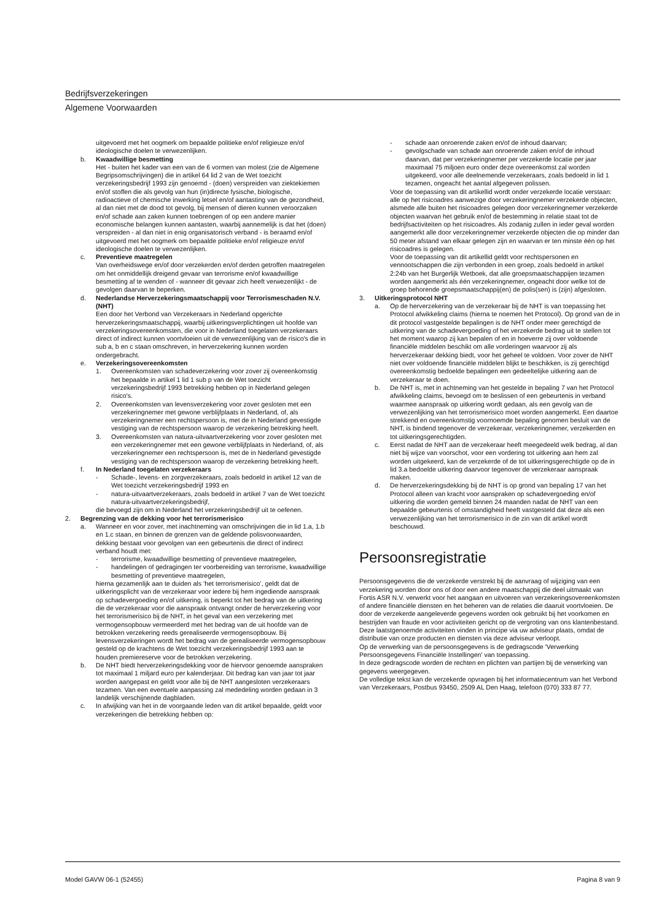Bedrijfsverzekeringen
Algemene Voorwaarden
uitgevoerd met het oogmerk om bepaalde politieke en/of religieuze en/of ideologische doelen te verwezenlijken.
b. Kwaadwillige besmetting
Het - buiten het kader van een van de 6 vormen van molest (zie de Algemene Begripsomschrijvingen) die in artikel 64 lid 2 van de Wet toezicht verzekeringsbedrijf 1993 zijn genoemd - (doen) verspreiden van ziektekiemen en/of stoffen die als gevolg van hun (in)directe fysische, biologische, radioactieve of chemische inwerking letsel en/of aantasting van de gezondheid, al dan niet met de dood tot gevolg, bij mensen of dieren kunnen veroorzaken en/of schade aan zaken kunnen toebrengen of op een andere manier economische belangen kunnen aantasten, waarbij aannemelijk is dat het (doen) verspreiden - al dan niet in enig organisatorisch verband - is beraamd en/of uitgevoerd met het oogmerk om bepaalde politieke en/of religieuze en/of ideologische doelen te verwezenlijken.
c. Preventieve maatregelen
Van overheidswege en/of door verzekerden en/of derden getroffen maatregelen om het onmiddellijk dreigend gevaar van terrorisme en/of kwaadwillige besmetting af te wenden of - wanneer dit gevaar zich heeft verwezenlijkt - de gevolgen daarvan te beperken.
d. Nederlandse Herverzekeringsmaatschappij voor Terrorismeschaden N.V. (NHT)
Een door het Verbond van Verzekeraars in Nederland opgerichte herverzekeringsmaatschappij, waarbij uitkeringsverplichtingen uit hoofde van verzekeringsovereenkomsten, die voor in Nederland toegelaten verzekeraars direct of indirect kunnen voortvloeien uit de verwezenlijking van de risico's die in sub a, b en c staan omschreven, in herverzekering kunnen worden ondergebracht.
e. Verzekeringsovereenkomsten
1. Overeenkomsten van schadeverzekering voor zover zij overeenkomstig het bepaalde in artikel 1 lid 1 sub p van de Wet toezicht verzekeringsbedrijf 1993 betrekking hebben op in Nederland gelegen risico's.
2. Overeenkomsten van levensverzekering voor zover gesloten met een verzekeringnemer met gewone verblijfplaats in Nederland, of, als verzekeringnemer een rechtspersoon is, met de in Nederland gevestigde vestiging van de rechtspersoon waarop de verzekering betrekking heeft.
3. Overeenkomsten van natura-uitvaartverzekering voor zover gesloten met een verzekeringnemer met een gewone verblijfplaats in Nederland, of, als verzekeringnemer een rechtspersoon is, met de in Nederland gevestigde vestiging van de rechtspersoon waarop de verzekering betrekking heeft.
f. In Nederland toegelaten verzekeraars
- Schade-, levens- en zorgverzekeraars, zoals bedoeld in artikel 12 van de Wet toezicht verzekeringsbedrijf 1993 en
- natura-uitvaartverzekeraars, zoals bedoeld in artikel 7 van de Wet toezicht natura-uitvaartverzekeringsbedrijf,
die bevoegd zijn om in Nederland het verzekeringsbedrijf uit te oefenen.
2. Begrenzing van de dekking voor het terrorismerisico
a. Wanneer en voor zover, met inachtneming van omschrijvingen die in lid 1.a, 1.b en 1.c staan, en binnen de grenzen van de geldende polisvoorwaarden, dekking bestaat voor gevolgen van een gebeurtenis die direct of indirect verband houdt met:
- terrorisme, kwaadwillige besmetting of preventieve maatregelen,
- handelingen of gedragingen ter voorbereiding van terrorisme, kwaadwillige besmetting of preventieve maatregelen,
hierna gezamenlijk aan te duiden als ‘het terrorismerisico’, geldt dat de uitkeringsplicht van de verzekeraar voor iedere bij hem ingediende aanspraak op schadevergoeding en/of uitkering, is beperkt tot het bedrag van de uitkering die de verzekeraar voor die aanspraak ontvangt onder de herverzekering voor het terrorismerisico bij de NHT, in het geval van een verzekering met vermogensopbouw vermeerderd met het bedrag van de uit hoofde van de betrokken verzekering reeds gerealiseerde vermogensopbouw. Bij levensverzekeringen wordt het bedrag van de gerealiseerde vermogensopbouw gesteld op de krachtens de Wet toezicht verzekeringsbedrijf 1993 aan te houden premiereserve voor de betrokken verzekering.
b. De NHT biedt herverzekeringsdekking voor de hiervoor genoemde aanspraken tot maximaal 1 miljard euro per kalenderjaar. Dit bedrag kan van jaar tot jaar worden aangepast en geldt voor alle bij de NHT aangesloten verzekeraars tezamen. Van een eventuele aanpassing zal mededeling worden gedaan in 3 landelijk verschijnende dagbladen.
c. In afwijking van het in de voorgaande leden van dit artikel bepaalde, geldt voor verzekeringen die betrekking hebben op:
- schade aan onroerende zaken en/of de inhoud daarvan;
- gevolgschade van schade aan onroerende zaken en/of de inhoud daarvan, dat per verzekeringnemer per verzekerde locatie per jaar maximaal 75 miljoen euro onder deze overeenkomst zal worden uitgekeerd, voor alle deelnemende verzekeraars, zoals bedoeld in lid 1 tezamen, ongeacht het aantal afgegeven polissen.
Voor de toepassing van dit artikellid wordt onder verzekerde locatie verstaan:
alle op het risicoadres aanwezige door verzekeringnemer verzekerde objecten, alsmede alle buiten het risicoadres gelegen door verzekeringnemer verzekerde objecten waarvan het gebruik en/of de bestemming in relatie staat tot de bedrijfsactiviteiten op het risicoadres. Als zodanig zullen in ieder geval worden aangemerkt alle door verzekeringnemer verzekerde objecten die op minder dan 50 meter afstand van elkaar gelegen zijn en waarvan er ten minste één op het risicoadres is gelegen.
Voor de toepassing van dit artikellid geldt voor rechtspersonen en vennootschappen die zijn verbonden in een groep, zoals bedoeld in artikel 2:24b van het Burgerlijk Wetboek, dat alle groepsmaatschappijen tezamen worden aangemerkt als één verzekeringnemer, ongeacht door welke tot de groep behorende groepsmaatschappij(en) de polis(sen) is (zijn) afgesloten.
3. Uitkeringsprotocol NHT
a. Op de herverzekering van de verzekeraar bij de NHT is van toepassing het Protocol afwikkeling claims (hierna te noemen het Protocol). Op grond van de in dit protocol vastgestelde bepalingen is de NHT onder meer gerechtigd de uitkering van de schadevergoeding of het verzekerde bedrag uit te stellen tot het moment waarop zij kan bepalen of en in hoeverre zij over voldoende financiële middelen beschikt om alle vorderingen waarvoor zij als herverzekeraar dekking biedt, voor het geheel te voldoen. Voor zover de NHT niet over voldoende financiële middelen blijkt te beschikken, is zij gerechtigd overeenkomstig bedoelde bepalingen een gedeeltelijke uitkering aan de verzekeraar te doen.
b. De NHT is, met in achtneming van het gestelde in bepaling 7 van het Protocol afwikkeling claims, bevoegd om te beslissen of een gebeurtenis in verband waarmee aanspraak op uitkering wordt gedaan, als een gevolg van de verwezenlijking van het terrorismerisico moet worden aangemerkt. Een daartoe strekkend en overeenkomstig voornoemde bepaling genomen besluit van de NHT, is bindend tegenover de verzekeraar, verzekeringnemer, verzekerden en tot uitkeringsgerechtigden.
c. Eerst nadat de NHT aan de verzekeraar heeft meegedeeld welk bedrag, al dan niet bij wijze van voorschot, voor een vordering tot uitkering aan hem zal worden uitgekeerd, kan de verzekerde of de tot uitkeringsgerechtigde op de in lid 3.a bedoelde uitkering daarvoor tegenover de verzekeraar aanspraak maken.
d. De herverzekeringsdekking bij de NHT is op grond van bepaling 17 van het Protocol alleen van kracht voor aanspraken op schadevergoeding en/of uitkering die worden gemeld binnen 24 maanden nadat de NHT van een bepaalde gebeurtenis of omstandigheid heeft vastgesteld dat deze als een verwezenlijking van het terrorismerisico in de zin van dit artikel wordt beschouwd.
Persoonsregistratie
Persoonsgegevens die de verzekerde verstrekt bij de aanvraag of wijziging van een verzekering worden door ons of door een andere maatschappij die deel uitmaakt van Fortis ASR N.V. verwerkt voor het aangaan en uitvoeren van verzekeringsovereenkomsten of andere financiële diensten en het beheren van de relaties die daaruit voortvloeien. De door de verzekerde aangeleverde gegevens worden ook gebruikt bij het voorkomen en bestrijden van fraude en voor activiteiten gericht op de vergroting van ons klantenbestand.
Deze laatstgenoemde activiteiten vinden in principe via uw adviseur plaats, omdat de distributie van onze producten en diensten via deze adviseur verloopt.
Op de verwerking van de persoonsgegevens is de gedragscode 'Verwerking Persoonsgegevens Financiële Instellingen' van toepassing.
In deze gedragscode worden de rechten en plichten van partijen bij de verwerking van gegevens weergegeven.
De volledige tekst kan de verzekerde opvragen bij het informatiecentrum van het Verbond van Verzekeraars, Postbus 93450, 2509 AL Den Haag, telefoon (070) 333 87 77.
Model GAVW 06-1 (52455) Pagina 8 van 9